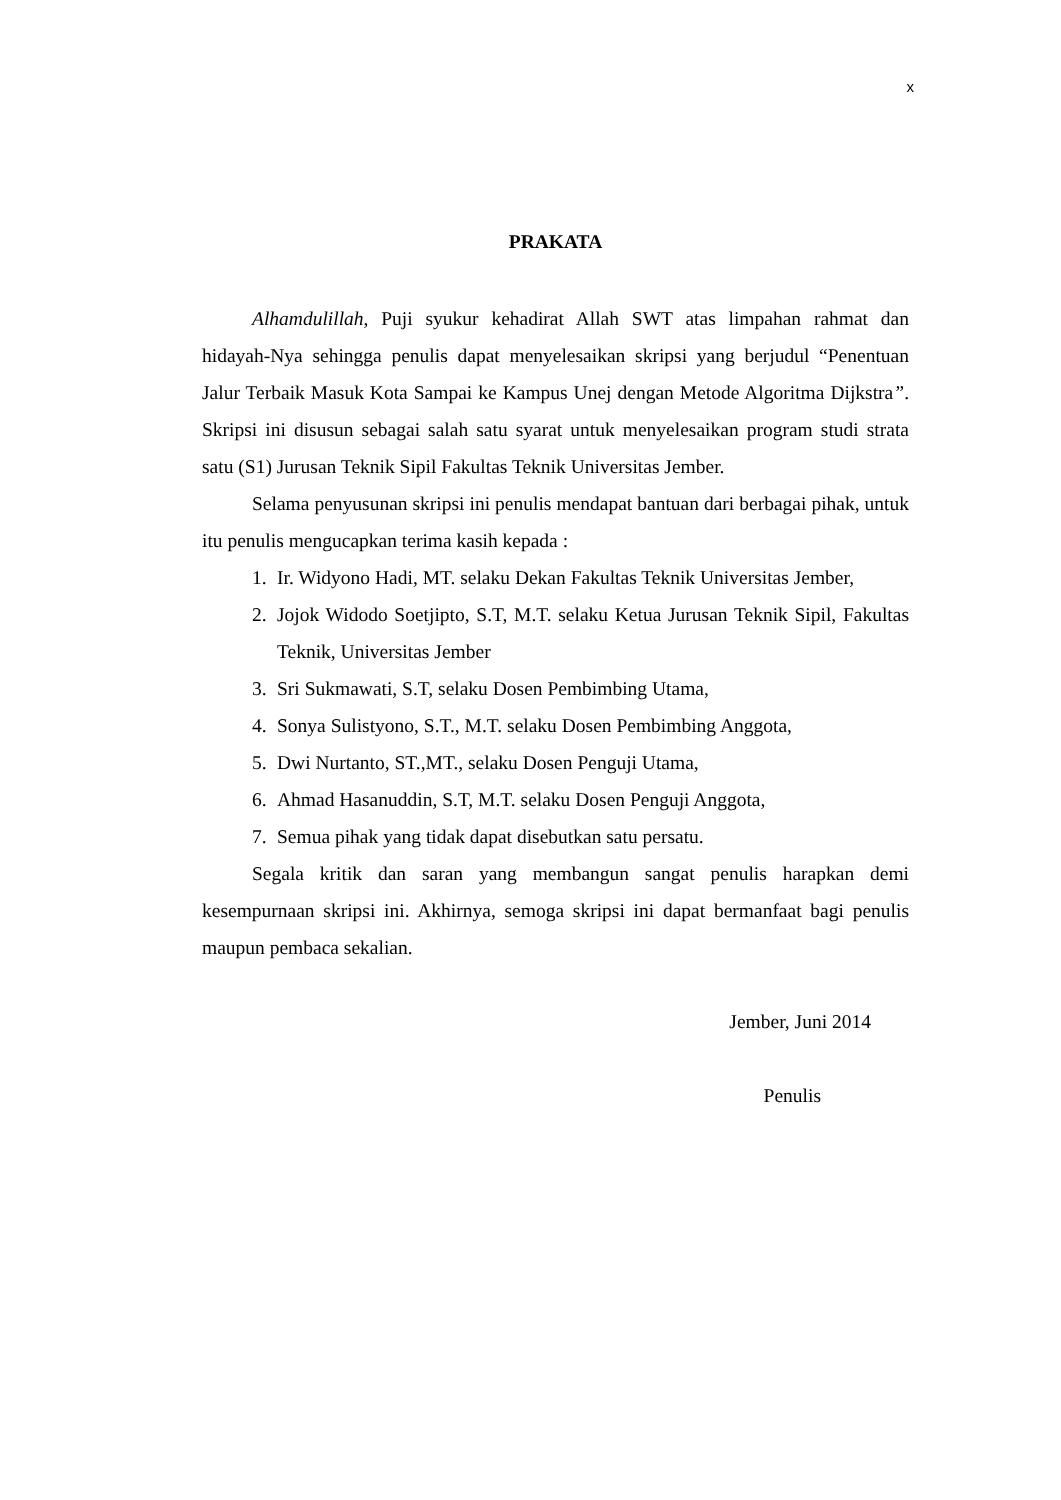x
PRAKATA
Alhamdulillah, Puji syukur kehadirat Allah SWT atas limpahan rahmat dan hidayah-Nya sehingga penulis dapat menyelesaikan skripsi yang berjudul “Penentuan Jalur Terbaik Masuk Kota Sampai ke Kampus Unej dengan Metode Algoritma Dijkstra”. Skripsi ini disusun sebagai salah satu syarat untuk menyelesaikan program studi strata satu (S1) Jurusan Teknik Sipil Fakultas Teknik Universitas Jember.
Selama penyusunan skripsi ini penulis mendapat bantuan dari berbagai pihak, untuk itu penulis mengucapkan terima kasih kepada :
1. Ir. Widyono Hadi, MT. selaku Dekan Fakultas Teknik Universitas Jember,
2. Jojok Widodo Soetjipto, S.T, M.T. selaku Ketua Jurusan Teknik Sipil, Fakultas Teknik, Universitas Jember
3. Sri Sukmawati, S.T, selaku Dosen Pembimbing Utama,
4. Sonya Sulistyono, S.T., M.T. selaku Dosen Pembimbing Anggota,
5. Dwi Nurtanto, ST.,MT., selaku Dosen Penguji Utama,
6. Ahmad Hasanuddin, S.T, M.T. selaku Dosen Penguji Anggota,
7. Semua pihak yang tidak dapat disebutkan satu persatu.
Segala kritik dan saran yang membangun sangat penulis harapkan demi kesempurnaan skripsi ini. Akhirnya, semoga skripsi ini dapat bermanfaat bagi penulis maupun pembaca sekalian.
Jember, Juni 2014
Penulis